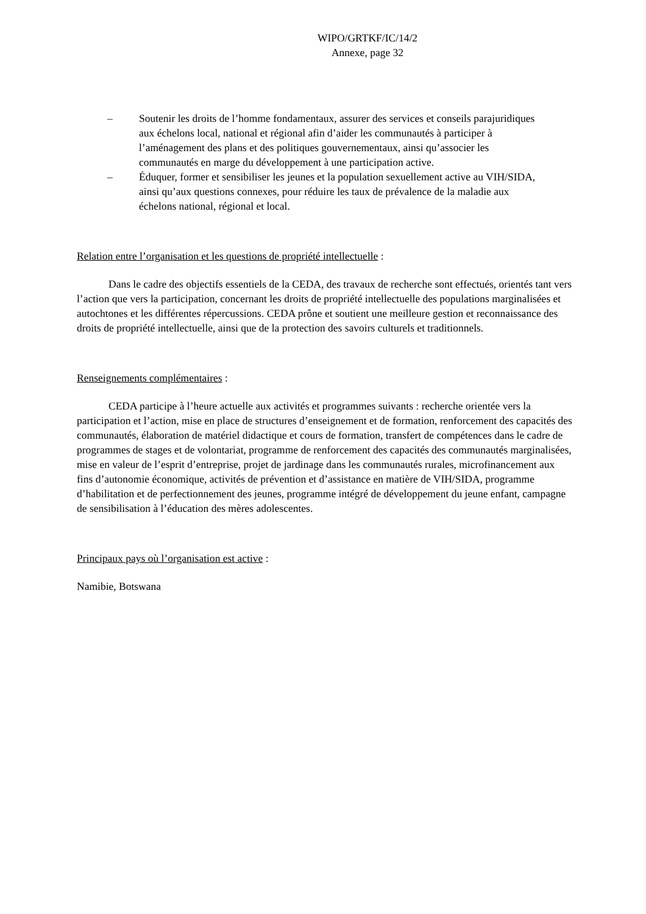WIPO/GRTKF/IC/14/2
Annexe, page 32
– Soutenir les droits de l’homme fondamentaux, assurer des services et conseils parajuridiques aux échelons local, national et régional afin d’aider les communautés à participer à l’aménagement des plans et des politiques gouvernementaux, ainsi qu’associer les communautés en marge du développement à une participation active.
– Éduquer, former et sensibiliser les jeunes et la population sexuellement active au VIH/SIDA, ainsi qu’aux questions connexes, pour réduire les taux de prévalence de la maladie aux échelons national, régional et local.
Relation entre l’organisation et les questions de propriété intellectuelle :
Dans le cadre des objectifs essentiels de la CEDA, des travaux de recherche sont effectués, orientés tant vers l’action que vers la participation, concernant les droits de propriété intellectuelle des populations marginalisées et autochtones et les différentes répercussions. CEDA prône et soutient une meilleure gestion et reconnaissance des droits de propriété intellectuelle, ainsi que de la protection des savoirs culturels et traditionnels.
Renseignements complémentaires :
CEDA participe à l’heure actuelle aux activités et programmes suivants : recherche orientée vers la participation et l’action, mise en place de structures d’enseignement et de formation, renforcement des capacités des communautés, élaboration de matériel didactique et cours de formation, transfert de compétences dans le cadre de programmes de stages et de volontariat, programme de renforcement des capacités des communautés marginalisées, mise en valeur de l’esprit d’entreprise, projet de jardinage dans les communautés rurales, microfinancement aux fins d’autonomie économique, activités de prévention et d’assistance en matière de VIH/SIDA, programme d’habilitation et de perfectionnement des jeunes, programme intégré de développement du jeune enfant, campagne de sensibilisation à l’éducation des mères adolescentes.
Principaux pays où l’organisation est active :
Namibie, Botswana